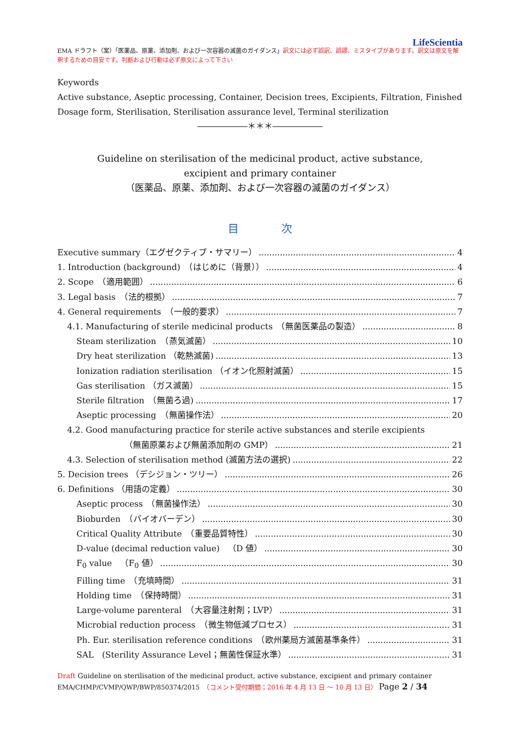LifeScientia
EMA ドラフト（案）「医薬品、原薬、添加剤、および一次容器の滅菌のガイダンス」訳文には必ず誤訳、誤謬、ミスタイプがあります。訳文は原文を解釈するための目安です。判断および行動は必ず原文によって下さい
Keywords
Active substance, Aseptic processing, Container, Decision trees, Excipients, Filtration, Finished Dosage form, Sterilisation, Sterilisation assurance level, Terminal sterilization
――――――＊＊＊――――――
Guideline on sterilisation of the medicinal product, active substance,
excipient and primary container
（医薬品、原薬、添加剤、および一次容器の滅菌のガイダンス）
目 次
Executive summary（エグゼクティブ・サマリー） 4
1. Introduction (background)　（はじめに（背景）） 4
2. Scope　（適用範囲） 6
3. Legal basis　（法的根拠） 7
4. General requirements　（一般的要求） 7
4.1. Manufacturing of sterile medicinal products　（無菌医薬品の製造） 8
Steam sterilization　（蒸気滅菌） 10
Dry heat sterilization （乾熱滅菌) 13
Ionization radiation sterilisation （イオン化照射滅菌） 15
Gas sterilisation （ガス滅菌） 15
Sterile filtration　（無菌ろ過) 17
Aseptic processing　（無菌操作法） 20
4.2. Good manufacturing practice for sterile active substances and sterile excipients
（無菌原薬および無菌添加剤の GMP） 21
4.3. Selection of sterilisation method (滅菌方法の選択) 22
5. Decision trees （デシジョン・ツリー） 26
6. Definitions （用語の定義） 30
Aseptic process　（無菌操作法） 30
Bioburden　（バイオバーデン） 30
Critical Quality Attribute　（重要品質特性） 30
D-value (decimal reduction value)　（D 値） 30
F<sub>0</sub> value　（F<sub>0</sub> 値） 30
Filling time　（充填時間） 31
Holding time　（保持時間） 31
Large-volume parenteral　（大容量注射剤；LVP） 31
Microbial reduction process　（微生物低減プロセス） 31
Ph. Eur. sterilisation reference conditions　（欧州薬局方滅菌基準条件） 31
SAL　(Sterility Assurance Level；無菌性保証水準） 31
Draft Guideline on sterilisation of the medicinal product, active substance, excipient and primary container
EMA/CHMP/CVMP/QWP/BWP/850374/2015　（コメント受付期間；2016 年 4 月 13 日 ～ 10 月 13 日） Page 2 / 34